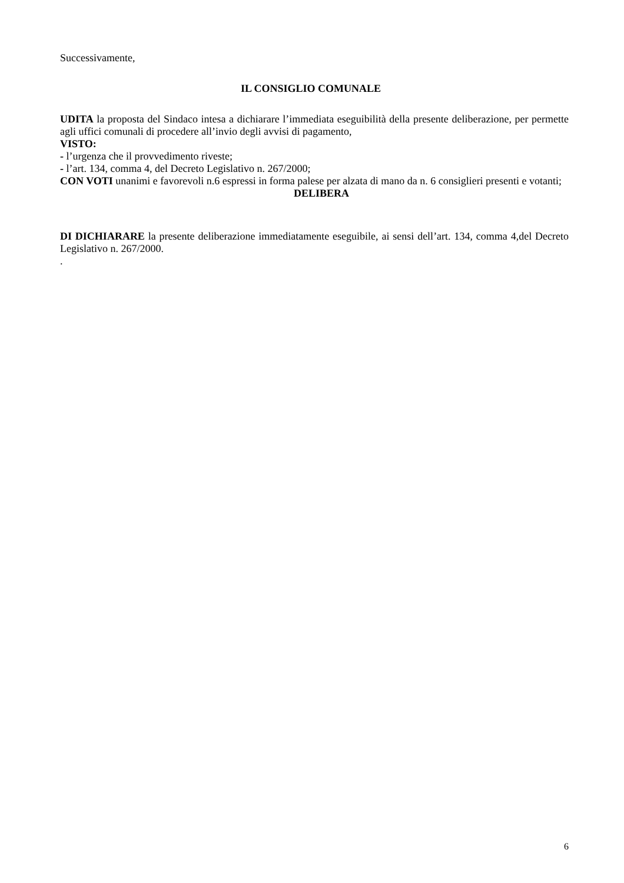Successivamente,
IL CONSIGLIO COMUNALE
UDITA la proposta del Sindaco intesa a dichiarare l’immediata eseguibilità della presente deliberazione, per permette agli uffici comunali di procedere all’invio degli avvisi di pagamento,
VISTO:
- l’urgenza che il provvedimento riveste;
- l’art. 134, comma 4, del Decreto Legislativo n. 267/2000;
CON VOTI unanimi e favorevoli n.6 espressi in forma palese per alzata di mano da n. 6 consiglieri presenti e votanti;
DELIBERA
DI DICHIARARE la presente deliberazione immediatamente eseguibile, ai sensi dell’art. 134, comma 4,del Decreto Legislativo n. 267/2000.
.
6